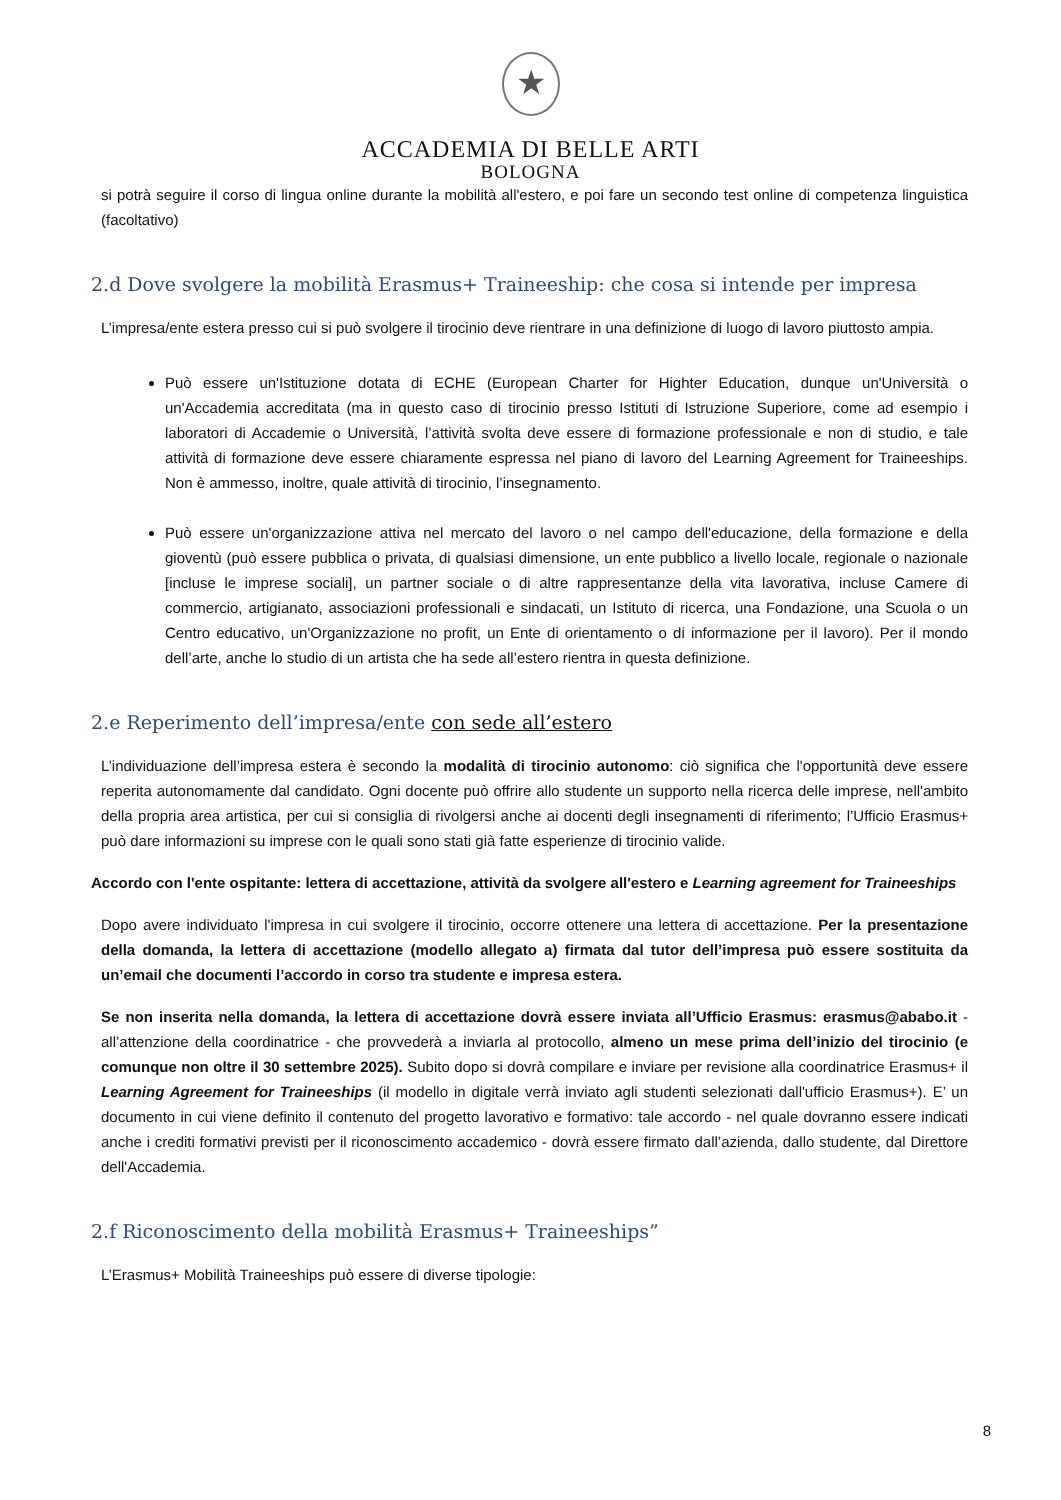★
ACCADEMIA DI BELLE ARTI
BOLOGNA
si potrà seguire il corso di lingua online durante la mobilità all'estero, e poi fare un secondo test online di competenza linguistica (facoltativo)
2.d Dove svolgere la mobilità Erasmus+ Traineeship: che cosa si intende per impresa
L’impresa/ente estera presso cui si può svolgere il tirocinio deve rientrare in una definizione di luogo di lavoro piuttosto ampia.
Può essere un'Istituzione dotata di ECHE (European Charter for Highter Education, dunque un'Università o un'Accademia accreditata (ma in questo caso di tirocinio presso Istituti di Istruzione Superiore, come ad esempio i laboratori di Accademie o Università, l’attività svolta deve essere di formazione professionale e non di studio, e tale attività di formazione deve essere chiaramente espressa nel piano di lavoro del Learning Agreement for Traineeships. Non è ammesso, inoltre, quale attività di tirocinio, l’insegnamento.
Può essere un'organizzazione attiva nel mercato del lavoro o nel campo dell'educazione, della formazione e della gioventù (può essere pubblica o privata, di qualsiasi dimensione, un ente pubblico a livello locale, regionale o nazionale [incluse le imprese sociali], un partner sociale o di altre rappresentanze della vita lavorativa, incluse Camere di commercio, artigianato, associazioni professionali e sindacati, un Istituto di ricerca, una Fondazione, una Scuola o un Centro educativo, un'Organizzazione no profit, un Ente di orientamento o di informazione per il lavoro). Per il mondo dell’arte, anche lo studio di un artista che ha sede all’estero rientra in questa definizione.
2.e Reperimento dell’impresa/ente con sede all’estero
L’individuazione dell’impresa estera è secondo la modalità di tirocinio autonomo: ciò significa che l'opportunità deve essere reperita autonomamente dal candidato. Ogni docente può offrire allo studente un supporto nella ricerca delle imprese, nell'ambito della propria area artistica, per cui si consiglia di rivolgersi anche ai docenti degli insegnamenti di riferimento; l’Ufficio Erasmus+ può dare informazioni su imprese con le quali sono stati già fatte esperienze di tirocinio valide.
Accordo con l'ente ospitante: lettera di accettazione, attività da svolgere all'estero e Learning agreement for Traineeships
Dopo avere individuato l'impresa in cui svolgere il tirocinio, occorre ottenere una lettera di accettazione. Per la presentazione della domanda, la lettera di accettazione (modello allegato a) firmata dal tutor dell’impresa può essere sostituita da un’email che documenti l’accordo in corso tra studente e impresa estera.
Se non inserita nella domanda, la lettera di accettazione dovrà essere inviata all’Ufficio Erasmus: erasmus@ababo.it - all’attenzione della coordinatrice - che provvederà a inviarla al protocollo, almeno un mese prima dell’inizio del tirocinio (e comunque non oltre il 30 settembre 2025). Subito dopo si dovrà compilare e inviare per revisione alla coordinatrice Erasmus+ il Learning Agreement for Traineeships (il modello in digitale verrà inviato agli studenti selezionati dall'ufficio Erasmus+). E’ un documento in cui viene definito il contenuto del progetto lavorativo e formativo: tale accordo - nel quale dovranno essere indicati anche i crediti formativi previsti per il riconoscimento accademico - dovrà essere firmato dall’azienda, dallo studente, dal Direttore dell'Accademia.
2.f Riconoscimento della mobilità Erasmus+ Traineeships”
L’Erasmus+ Mobilità Traineeships può essere di diverse tipologie:
8